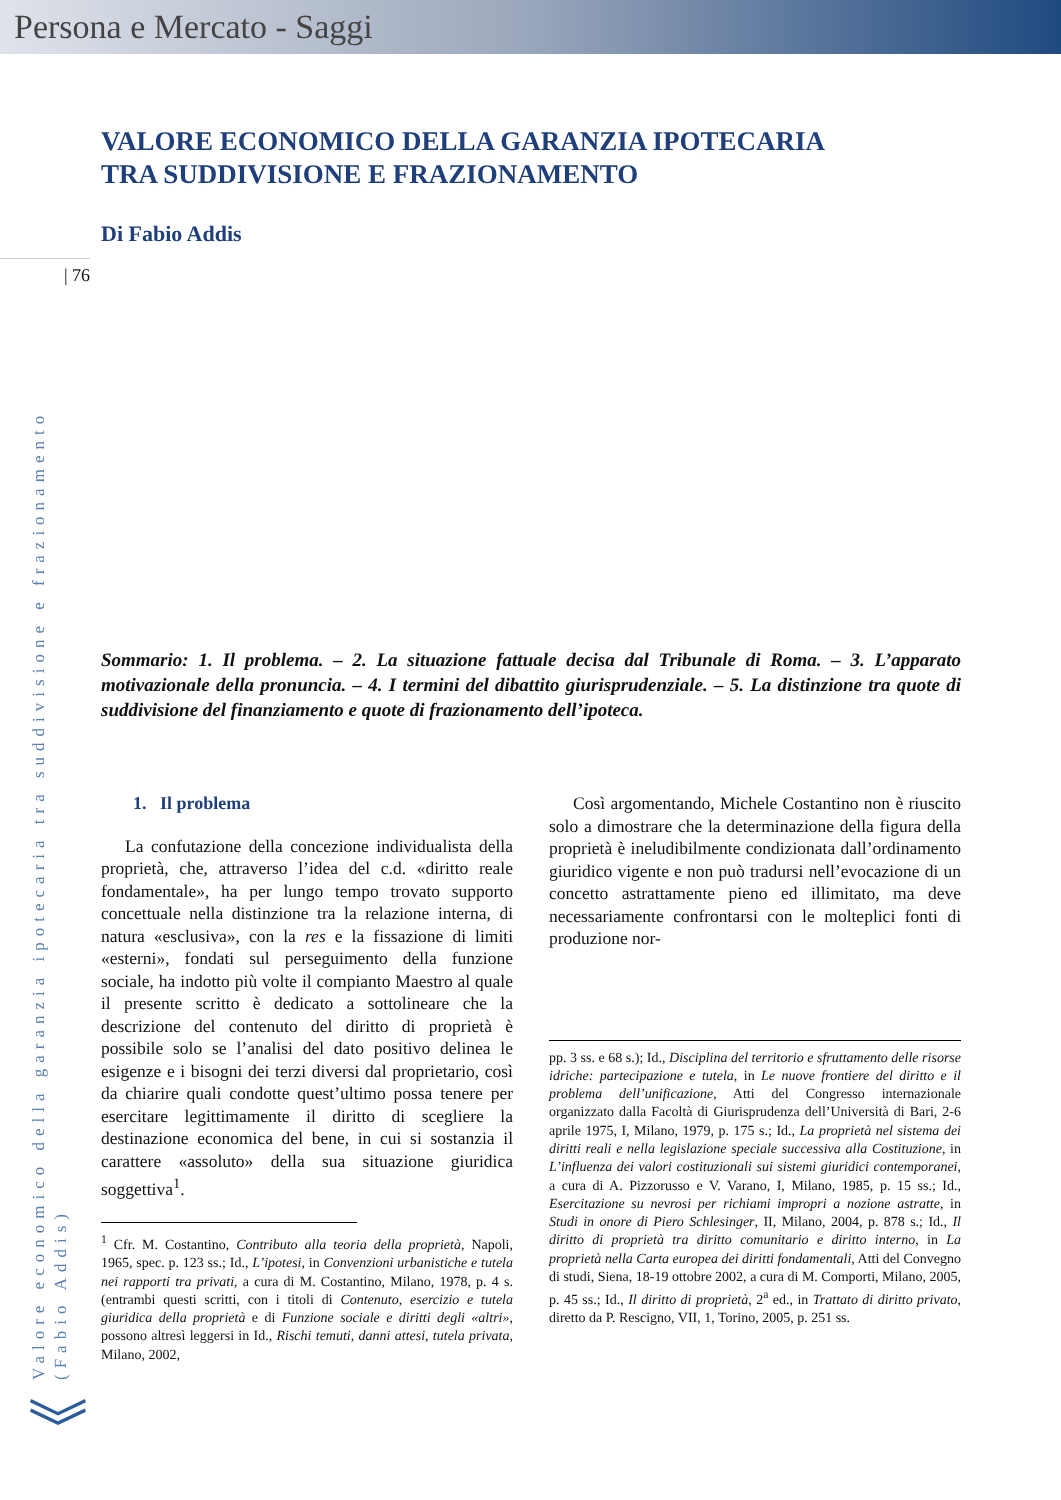Persona e Mercato - Saggi
| 76
Valore economico della garanzia ipotecaria tra suddivisione e frazionamento (Fabio Addis)
VALORE ECONOMICO DELLA GARANZIA IPOTECARIA
TRA SUDDIVISIONE E FRAZIONAMENTO
Di Fabio Addis
Sommario: 1. Il problema. – 2. La situazione fattuale decisa dal Tribunale di Roma. – 3. L’apparato motivazionale della pronuncia. – 4. I termini del dibattito giurisprudenziale. – 5. La distinzione tra quote di suddivisione del finanziamento e quote di frazionamento dell’ipoteca.
1. Il problema
La confutazione della concezione individualista della proprietà, che, attraverso l’idea del c.d. «diritto reale fondamentale», ha per lungo tempo trovato supporto concettuale nella distinzione tra la relazione interna, di natura «esclusiva», con la res e la fissazione di limiti «esterni», fondati sul perseguimento della funzione sociale, ha indotto più volte il compianto Maestro al quale il presente scritto è dedicato a sottolineare che la descrizione del contenuto del diritto di proprietà è possibile solo se l’analisi del dato positivo delinea le esigenze e i bisogni dei terzi diversi dal proprietario, così da chiarire quali condotte quest’ultimo possa tenere per esercitare legittimamente il diritto di scegliere la destinazione economica del bene, in cui si sostanzia il carattere «assoluto» della sua situazione giuridica soggettiva<sup>1</sup>.
<sup>1</sup> Cfr. M. Costantino, Contributo alla teoria della proprietà, Napoli, 1965, spec. p. 123 ss.; Id., L’ipotesi, in Convenzioni urbanistiche e tutela nei rapporti tra privati, a cura di M. Costantino, Milano, 1978, p. 4 s. (entrambi questi scritti, con i titoli di Contenuto, esercizio e tutela giuridica della proprietà e di Funzione sociale e diritti degli «altri», possono altresì leggersi in Id., Rischi temuti, danni attesi, tutela privata, Milano, 2002,
Così argomentando, Michele Costantino non è riuscito solo a dimostrare che la determinazione della figura della proprietà è ineludibilmente condizionata dall’ordinamento giuridico vigente e non può tradursi nell’evocazione di un concetto astrattamente pieno ed illimitato, ma deve necessariamente confrontarsi con le molteplici fonti di produzione nor-
pp. 3 ss. e 68 s.); Id., Disciplina del territorio e sfruttamento delle risorse idriche: partecipazione e tutela, in Le nuove frontiere del diritto e il problema dell’unificazione, Atti del Congresso internazionale organizzato dalla Facoltà di Giurisprudenza dell’Università di Bari, 2-6 aprile 1975, I, Milano, 1979, p. 175 s.; Id., La proprietà nel sistema dei diritti reali e nella legislazione speciale successiva alla Costituzione, in L’influenza dei valori costituzionali sui sistemi giuridici contemporanei, a cura di A. Pizzorusso e V. Varano, I, Milano, 1985, p. 15 ss.; Id., Esercitazione su nevrosi per richiami impropri a nozione astratte, in Studi in onore di Piero Schlesinger, II, Milano, 2004, p. 878 s.; Id., Il diritto di proprietà tra diritto comunitario e diritto interno, in La proprietà nella Carta europea dei diritti fondamentali, Atti del Convegno di studi, Siena, 18-19 ottobre 2002, a cura di M. Comporti, Milano, 2005, p. 45 ss.; Id., Il diritto di proprietà, 2<sup>a</sup> ed., in Trattato di diritto privato, diretto da P. Rescigno, VII, 1, Torino, 2005, p. 251 ss.
︾